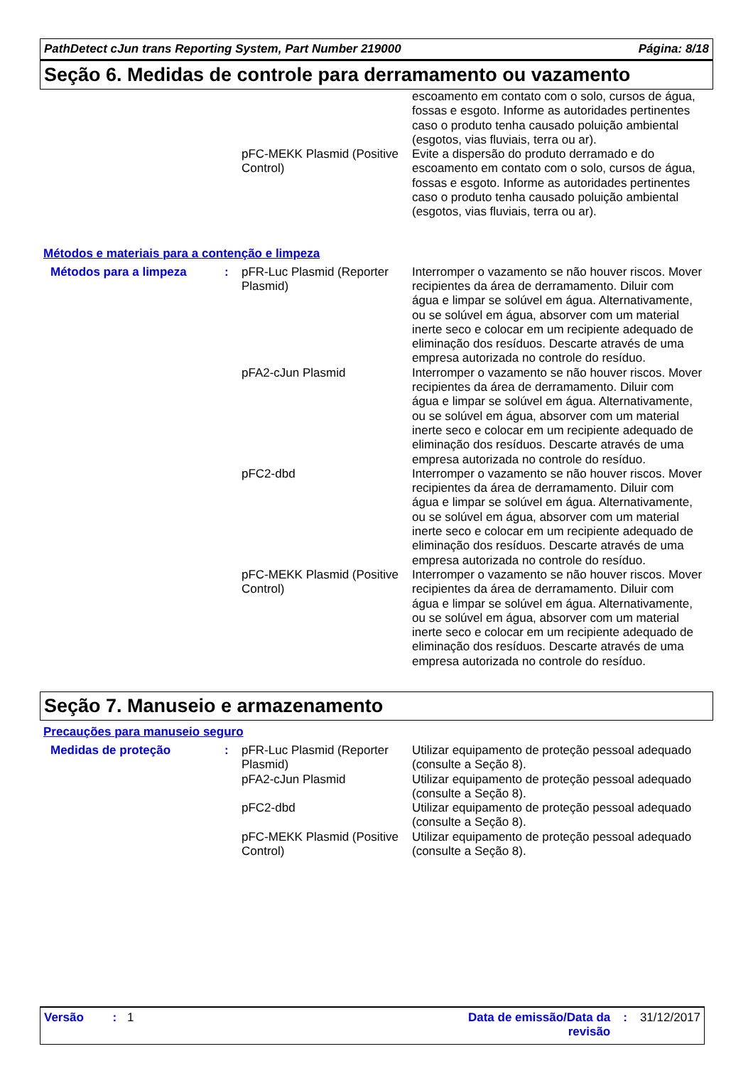PathDetect cJun trans Reporting System, Part Number 219000 Página: 8/18
Seção 6. Medidas de controle para derramamento ou vazamento
| | | | escoamento em contato com o solo, cursos de água, fossas e esgoto. Informe as autoridades pertinentes caso o produto tenha causado poluição ambiental (esgotos, vias fluviais, terra ou ar). |
| | | pFC-MEKK Plasmid (Positive Control) | Evite a dispersão do produto derramado e do escoamento em contato com o solo, cursos de água, fossas e esgoto. Informe as autoridades pertinentes caso o produto tenha causado poluição ambiental (esgotos, vias fluviais, terra ou ar). |
Métodos e materiais para a contenção e limpeza
| Métodos para a limpeza | : | pFR-Luc Plasmid (Reporter Plasmid) | Interromper o vazamento se não houver riscos. Mover recipientes da área de derramamento. Diluir com água e limpar se solúvel em água. Alternativamente, ou se solúvel em água, absorver com um material inerte seco e colocar em um recipiente adequado de eliminação dos resíduos. Descarte através de uma empresa autorizada no controle do resíduo. |
| | | pFA2-cJun Plasmid | Interromper o vazamento se não houver riscos. Mover recipientes da área de derramamento. Diluir com água e limpar se solúvel em água. Alternativamente, ou se solúvel em água, absorver com um material inerte seco e colocar em um recipiente adequado de eliminação dos resíduos. Descarte através de uma empresa autorizada no controle do resíduo. |
| | | pFC2-dbd | Interromper o vazamento se não houver riscos. Mover recipientes da área de derramamento. Diluir com água e limpar se solúvel em água. Alternativamente, ou se solúvel em água, absorver com um material inerte seco e colocar em um recipiente adequado de eliminação dos resíduos. Descarte através de uma empresa autorizada no controle do resíduo. |
| | | pFC-MEKK Plasmid (Positive Control) | Interromper o vazamento se não houver riscos. Mover recipientes da área de derramamento. Diluir com água e limpar se solúvel em água. Alternativamente, ou se solúvel em água, absorver com um material inerte seco e colocar em um recipiente adequado de eliminação dos resíduos. Descarte através de uma empresa autorizada no controle do resíduo. |
Seção 7. Manuseio e armazenamento
Precauções para manuseio seguro
| Medidas de proteção | : | pFR-Luc Plasmid (Reporter Plasmid) | Utilizar equipamento de proteção pessoal adequado (consulte a Seção 8). |
| | | pFA2-cJun Plasmid | Utilizar equipamento de proteção pessoal adequado (consulte a Seção 8). |
| | | pFC2-dbd | Utilizar equipamento de proteção pessoal adequado (consulte a Seção 8). |
| | | pFC-MEKK Plasmid (Positive Control) | Utilizar equipamento de proteção pessoal adequado (consulte a Seção 8). |
Versão : 1 Data de emissão/Data da revisão: 31/12/2017